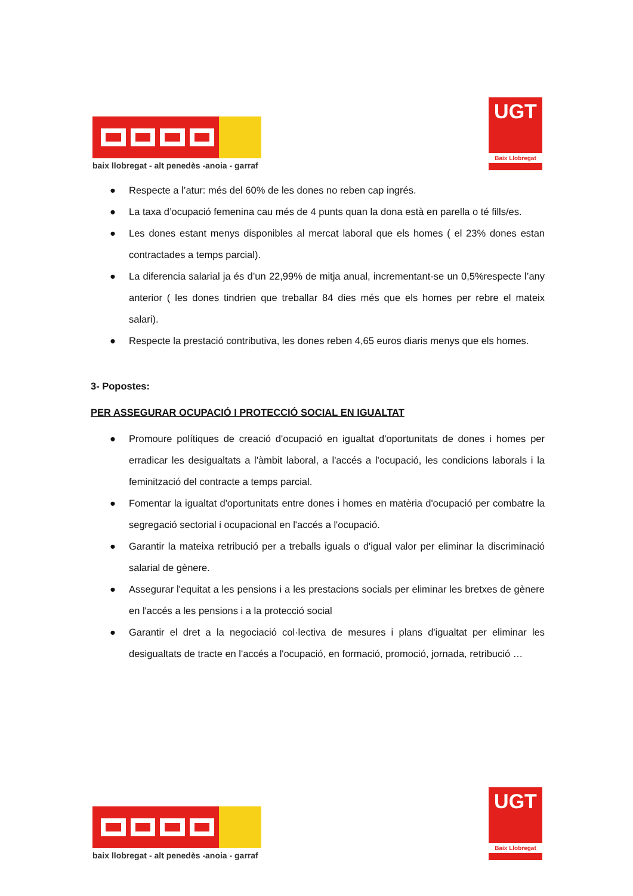baix llobregat - alt penedès -anoia - garraf
UGT
Baix Llobregat
● Respecte a l’atur: més del 60% de les dones no reben cap ingrés.
● La taxa d’ocupació femenina cau més de 4 punts quan la dona està en parella o té fills/es.
● Les dones estant menys disponibles al mercat laboral que els homes ( el 23% dones estan contractades a temps parcial).
● La diferencia salarial ja és d’un 22,99% de mitja anual, incrementant-se un 0,5%respecte l’any anterior ( les dones tindrien que treballar 84 dies més que els homes per rebre el mateix salari).
● Respecte la prestació contributiva, les dones reben 4,65 euros diaris menys que els homes.
3- Popostes:
PER ASSEGURAR OCUPACIÓ I PROTECCIÓ SOCIAL EN IGUALTAT
● Promoure polítiques de creació d'ocupació en igualtat d'oportunitats de dones i homes per erradicar les desigualtats a l'àmbit laboral, a l'accés a l'ocupació, les condicions laborals i la feminització del contracte a temps parcial.
● Fomentar la igualtat d'oportunitats entre dones i homes en matèria d'ocupació per combatre la segregació sectorial i ocupacional en l'accés a l'ocupació.
● Garantir la mateixa retribució per a treballs iguals o d'igual valor per eliminar la discriminació salarial de gènere.
● Assegurar l'equitat a les pensions i a les prestacions socials per eliminar les bretxes de gènere en l'accés a les pensions i a la protecció social
● Garantir el dret a la negociació col·lectiva de mesures i plans d'igualtat per eliminar les desigualtats de tracte en l'accés a l'ocupació, en formació, promoció, jornada, retribució …
baix llobregat - alt penedès -anoia - garraf
UGT
Baix Llobregat